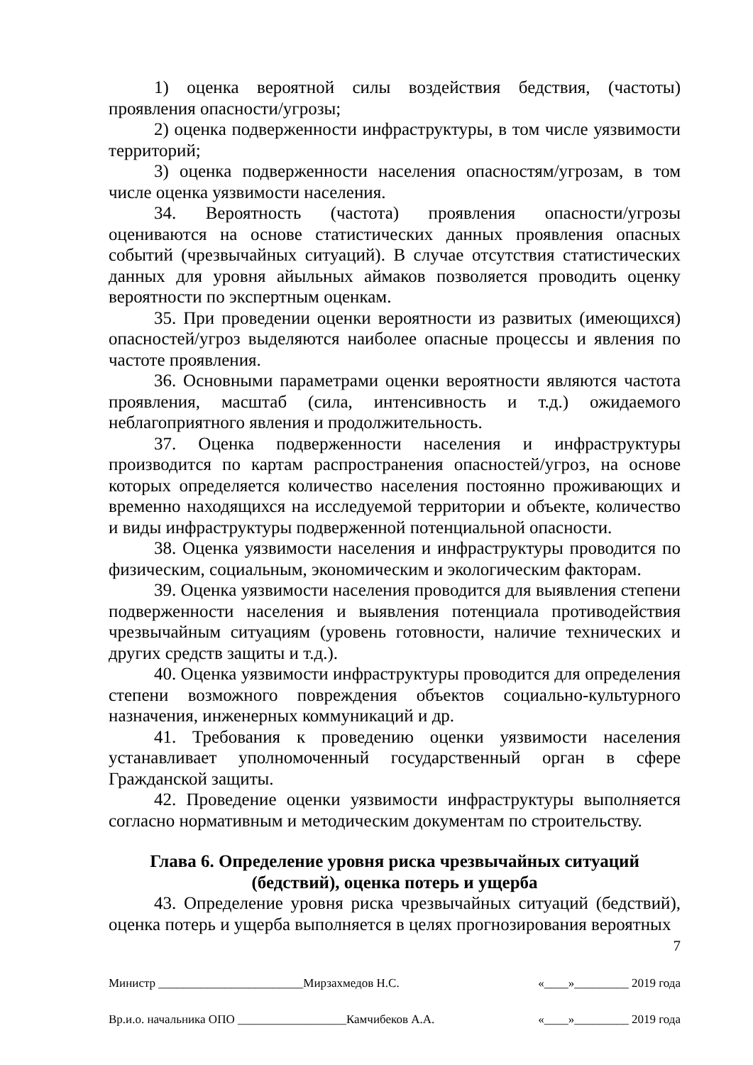1) оценка вероятной силы воздействия бедствия, (частоты) проявления опасности/угрозы;
2) оценка подверженности инфраструктуры, в том числе уязвимости территорий;
3) оценка подверженности населения опасностям/угрозам, в том числе оценка уязвимости населения.
34. Вероятность (частота) проявления опасности/угрозы оцениваются на основе статистических данных проявления опасных событий (чрезвычайных ситуаций). В случае отсутствия статистических данных для уровня айыльных аймаков позволяется проводить оценку вероятности по экспертным оценкам.
35. При проведении оценки вероятности из развитых (имеющихся) опасностей/угроз выделяются наиболее опасные процессы и явления по частоте проявления.
36. Основными параметрами оценки вероятности являются частота проявления, масштаб (сила, интенсивность и т.д.) ожидаемого неблагоприятного явления и продолжительность.
37. Оценка подверженности населения и инфраструктуры производится по картам распространения опасностей/угроз, на основе которых определяется количество населения постоянно проживающих и временно находящихся на исследуемой территории и объекте, количество и виды инфраструктуры подверженной потенциальной опасности.
38. Оценка уязвимости населения и инфраструктуры проводится по физическим, социальным, экономическим и экологическим факторам.
39. Оценка уязвимости населения проводится для выявления степени подверженности населения и выявления потенциала противодействия чрезвычайным ситуациям (уровень готовности, наличие технических и других средств защиты и т.д.).
40. Оценка уязвимости инфраструктуры проводится для определения степени возможного повреждения объектов социально-культурного назначения, инженерных коммуникаций и др.
41. Требования к проведению оценки уязвимости населения устанавливает уполномоченный государственный орган в сфере Гражданской защиты.
42. Проведение оценки уязвимости инфраструктуры выполняется согласно нормативным и методическим документам по строительству.
Глава 6. Определение уровня риска чрезвычайных ситуаций
(бедствий), оценка потерь и ущерба
43. Определение уровня риска чрезвычайных ситуаций (бедствий), оценка потерь и ущерба выполняется в целях прогнозирования вероятных
7
Министр ________________________Мирзахмедов Н.С. «____»_________ 2019 года
Вр.и.о. начальника ОПО __________________Камчибеков А.А. «____»_________ 2019 года